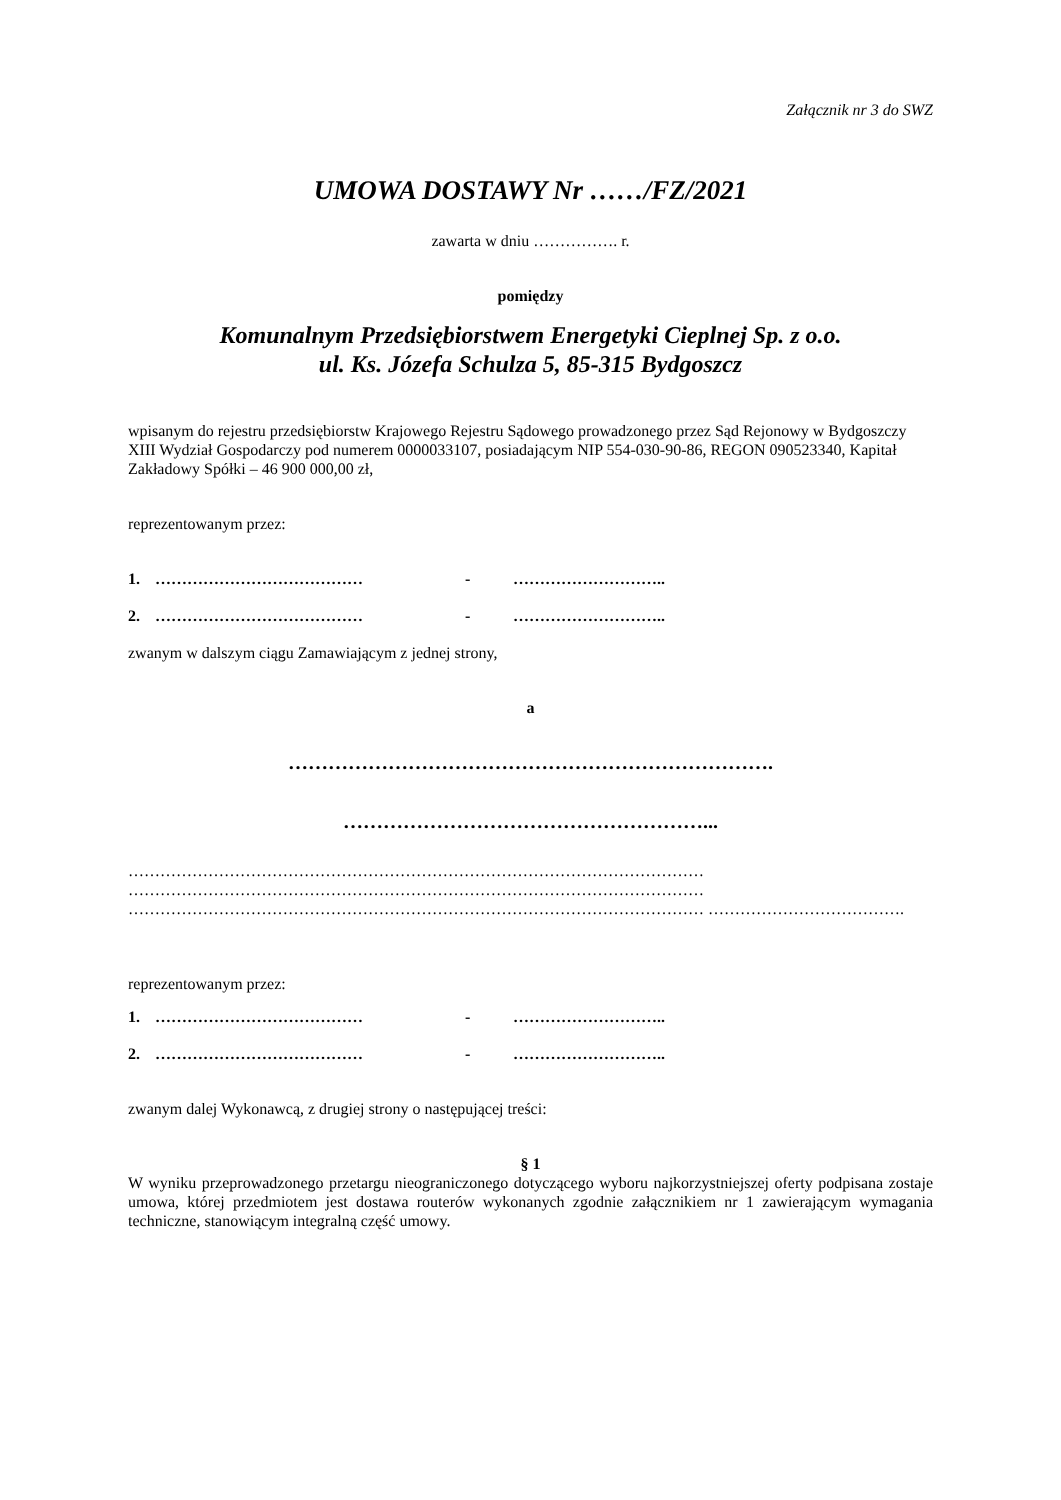Załącznik nr 3 do SWZ
UMOWA DOSTAWY Nr ……/FZ/2021
zawarta w dniu ……………. r.
pomiędzy
Komunalnym Przedsiębiorstwem Energetyki Cieplnej Sp. z o.o.
ul. Ks. Józefa Schulza 5, 85-315 Bydgoszcz
wpisanym do rejestru przedsiębiorstw Krajowego Rejestru Sądowego prowadzonego przez Sąd Rejonowy w Bydgoszczy XIII Wydział Gospodarczy pod numerem 0000033107, posiadającym NIP 554-030-90-86, REGON 090523340, Kapitał Zakładowy Spółki – 46 900 000,00 zł,
reprezentowanym przez:
1. ………………………………… - ………………………..
2. ………………………………… - ………………………..
zwanym w dalszym ciągu Zamawiającym z jednej strony,
a
……………………………………………………………….
………………………………………………...
……………………………………………………………………………………………… ……………………………………………………………………………………………… ……………………………………………………………………………………………… ……………………………….
reprezentowanym przez:
1. ………………………………… - ………………………..
2. ………………………………… - ………………………..
zwanym dalej Wykonawcą, z drugiej strony o następującej treści:
§ 1
W wyniku przeprowadzonego przetargu nieograniczonego dotyczącego wyboru najkorzystniejszej oferty podpisana zostaje umowa, której przedmiotem jest dostawa routerów wykonanych zgodnie załącznikiem nr 1 zawierającym wymagania techniczne, stanowiącym integralną część umowy.